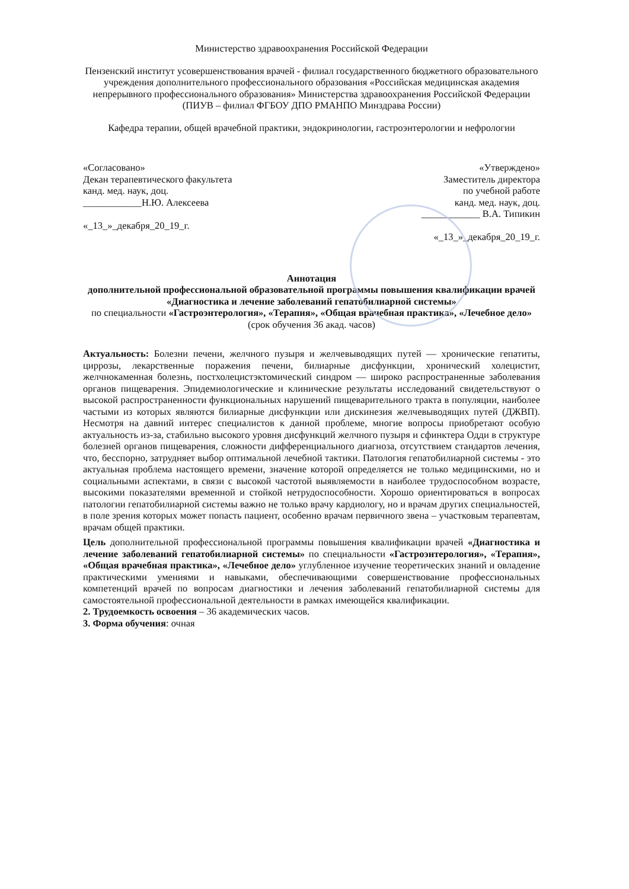Министерство здравоохранения Российской Федерации
Пензенский институт усовершенствования врачей - филиал государственного бюджетного образовательного учреждения дополнительного профессионального образования «Российская медицинская академия непрерывного профессионального образования» Министерства здравоохранения Российской Федерации
(ПИУВ – филиал ФГБОУ ДПО РМАНПО Минздрава России)
Кафедра терапии, общей врачебной практики, эндокринологии, гастроэнтерологии и нефрологии
«Согласовано»
Декан терапевтического факультета
канд. мед. наук, доц.
____________Н.Ю. Алексеева
«_13_»_декабря_20_19_г.
«Утверждено»
Заместитель директора
по учебной работе
канд. мед. наук, доц.
____________ В.А. Типикин
«_13_»_декабря_20_19_г.
Аннотация
дополнительной профессиональной образовательной программы повышения квалификации врачей «Диагностика и лечение заболеваний гепатобилиарной системы»
по специальности «Гастроэнтерология», «Терапия», «Общая врачебная практика», «Лечебное дело»
(срок обучения 36 акад. часов)
Актуальность: Болезни печени, желчного пузыря и желчевыводящих путей — хронические гепатиты, циррозы, лекарственные поражения печени, билиарные дисфункции, хронический холецистит, желчнокаменная болезнь, постхолецистэктомический синдром — широко распространенные заболевания органов пищеварения. Эпидемиологические и клинические результаты исследований свидетельствуют о высокой распространенности функциональных нарушений пищеварительного тракта в популяции, наиболее частыми из которых являются билиарные дисфункции или дискинезия желчевыводящих путей (ДЖВП). Несмотря на давний интерес специалистов к данной проблеме, многие вопросы приобретают особую актуальность из-за, стабильно высокого уровня дисфункций желчного пузыря и сфинктера Одди в структуре болезней органов пищеварения, сложности дифференциального диагноза, отсутствием стандартов лечения, что, бесспорно, затрудняет выбор оптимальной лечебной тактики. Патология гепатобилиарной системы - это актуальная проблема настоящего времени, значение которой определяется не только медицинскими, но и социальными аспектами, в связи с высокой частотой выявляемости в наиболее трудоспособном возрасте, высокими показателями временной и стойкой нетрудоспособности. Хорошо ориентироваться в вопросах патологии гепатобилиарной системы важно не только врачу кардиологу, но и врачам других специальностей, в поле зрения которых может попасть пациент, особенно врачам первичного звена – участковым терапевтам, врачам общей практики.
Цель дополнительной профессиональной программы повышения квалификации врачей «Диагностика и лечение заболеваний гепатобилиарной системы» по специальности «Гастроэнтерология», «Терапия», «Общая врачебная практика», «Лечебное дело» углубленное изучение теоретических знаний и овладение практическими умениями и навыками, обеспечивающими совершенствование профессиональных компетенций врачей по вопросам диагностики и лечения заболеваний гепатобилиарной системы для самостоятельной профессиональной деятельности в рамках имеющейся квалификации.
2. Трудоемкость освоения – 36 академических часов.
3. Форма обучения: очная